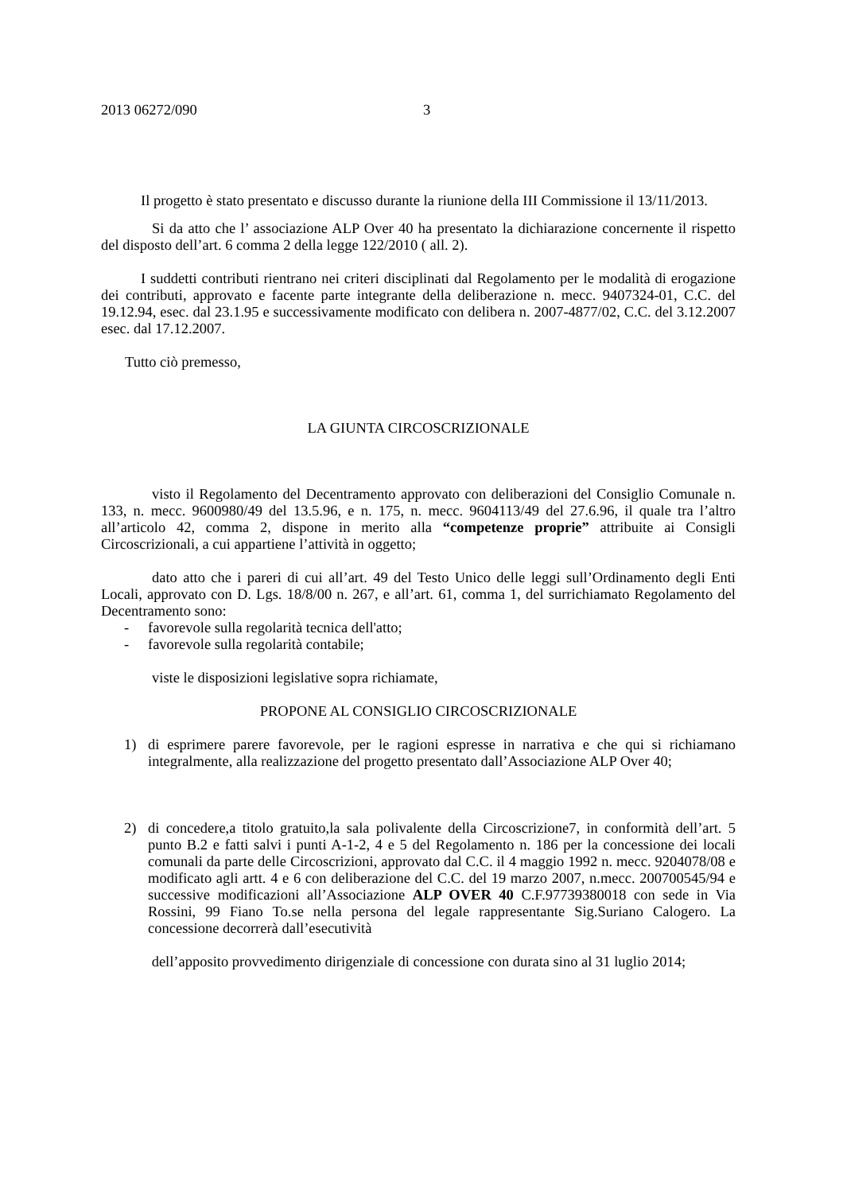2013 06272/090 3
Il progetto è stato presentato e discusso durante la riunione della III Commissione il 13/11/2013.
Si da atto che l’ associazione ALP Over 40 ha presentato la dichiarazione concernente il rispetto del disposto dell’art. 6 comma 2 della legge 122/2010 ( all. 2).
I suddetti contributi rientrano nei criteri disciplinati dal Regolamento per le modalità di erogazione dei contributi, approvato e facente parte integrante della deliberazione n. mecc. 9407324-01, C.C. del 19.12.94, esec. dal 23.1.95 e successivamente modificato con delibera n. 2007-4877/02, C.C. del 3.12.2007 esec. dal 17.12.2007.
Tutto ciò premesso,
LA GIUNTA CIRCOSCRIZIONALE
visto il Regolamento del Decentramento approvato con deliberazioni del Consiglio Comunale n. 133, n. mecc. 9600980/49 del 13.5.96, e n. 175, n. mecc. 9604113/49 del 27.6.96, il quale tra l’altro all’articolo 42, comma 2, dispone in merito alla “competenze proprie” attribuite ai Consigli Circoscrizionali, a cui appartiene l’attività in oggetto;
dato atto che i pareri di cui all’art. 49 del Testo Unico delle leggi sull’Ordinamento degli Enti Locali, approvato con D. Lgs. 18/8/00 n. 267, e all’art. 61, comma 1, del surrichiamato Regolamento del Decentramento sono:
- favorevole sulla regolarità tecnica dell'atto;
- favorevole sulla regolarità contabile;
viste le disposizioni legislative sopra richiamate,
PROPONE AL CONSIGLIO CIRCOSCRIZIONALE
1) di esprimere parere favorevole, per le ragioni espresse in narrativa e che qui si richiamano integralmente, alla realizzazione del progetto presentato dall’Associazione ALP Over 40;
2) di concedere,a titolo gratuito,la sala polivalente della Circoscrizione7, in conformità dell’art. 5 punto B.2 e fatti salvi i punti A-1-2, 4 e 5 del Regolamento n. 186 per la concessione dei locali comunali da parte delle Circoscrizioni, approvato dal C.C. il 4 maggio 1992 n. mecc. 9204078/08 e modificato agli artt. 4 e 6 con deliberazione del C.C. del 19 marzo 2007, n.mecc. 200700545/94 e successive modificazioni all’Associazione ALP OVER 40 C.F.97739380018 con sede in Via Rossini, 99 Fiano To.se nella persona del legale rappresentante Sig.Suriano Calogero. La concessione decorrerà dall’esecutività
dell’apposito provvedimento dirigenziale di concessione con durata sino al 31 luglio 2014;